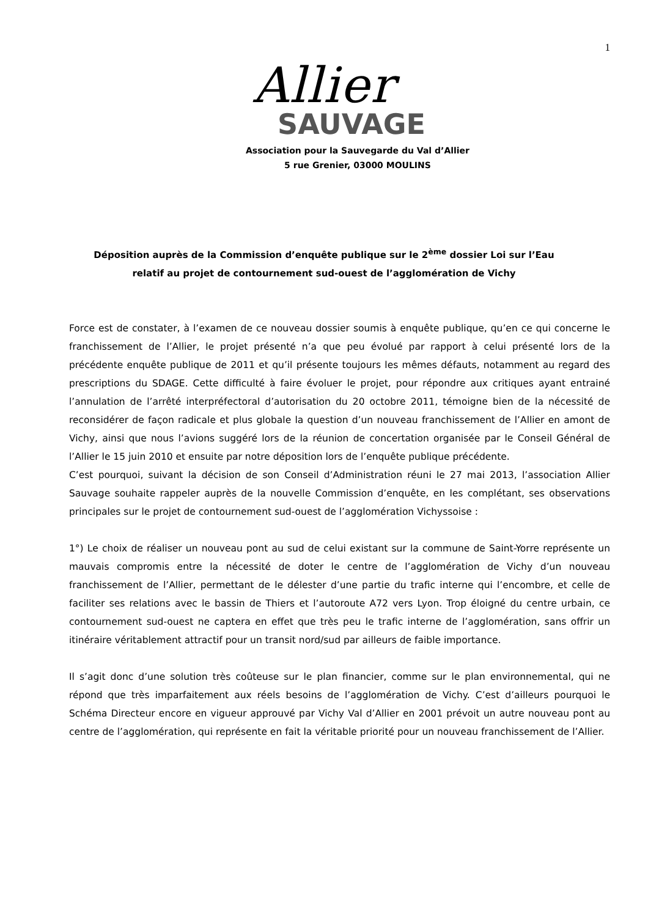1
Allier
SAUVAGE
Association pour la Sauvegarde du Val d’Allier
5 rue Grenier, 03000 MOULINS
Déposition auprès de la Commission d’enquête publique sur le 2<sup>ème</sup> dossier Loi sur l’Eau
relatif au projet de contournement sud-ouest de l’agglomération de Vichy
Force est de constater, à l’examen de ce nouveau dossier soumis à enquête publique, qu’en ce qui concerne le franchissement de l’Allier, le projet présenté n’a que peu évolué par rapport à celui présenté lors de la précédente enquête publique de 2011 et qu’il présente toujours les mêmes défauts, notamment au regard des prescriptions du SDAGE. Cette difficulté à faire évoluer le projet, pour répondre aux critiques ayant entrainé l’annulation de l’arrêté interpréfectoral d’autorisation du 20 octobre 2011, témoigne bien de la nécessité de reconsidérer de façon radicale et plus globale la question d’un nouveau franchissement de l’Allier en amont de Vichy, ainsi que nous l’avions suggéré lors de la réunion de concertation organisée par le Conseil Général de l’Allier le 15 juin 2010 et ensuite par notre déposition lors de l’enquête publique précédente.
C’est pourquoi, suivant la décision de son Conseil d’Administration réuni le 27 mai 2013, l’association Allier Sauvage souhaite rappeler auprès de la nouvelle Commission d’enquête, en les complétant, ses observations principales sur le projet de contournement sud-ouest de l’agglomération Vichyssoise :
1°) Le choix de réaliser un nouveau pont au sud de celui existant sur la commune de Saint-Yorre représente un mauvais compromis entre la nécessité de doter le centre de l’agglomération de Vichy d’un nouveau franchissement de l’Allier, permettant de le délester d’une partie du trafic interne qui l’encombre, et celle de faciliter ses relations avec le bassin de Thiers et l’autoroute A72 vers Lyon. Trop éloigné du centre urbain, ce contournement sud-ouest ne captera en effet que très peu le trafic interne de l’agglomération, sans offrir un itinéraire véritablement attractif pour un transit nord/sud par ailleurs de faible importance.
Il s’agit donc d’une solution très coûteuse sur le plan financier, comme sur le plan environnemental, qui ne répond que très imparfaitement aux réels besoins de l’agglomération de Vichy. C’est d’ailleurs pourquoi le Schéma Directeur encore en vigueur approuvé par Vichy Val d’Allier en 2001 prévoit un autre nouveau pont au centre de l’agglomération, qui représente en fait la véritable priorité pour un nouveau franchissement de l’Allier.